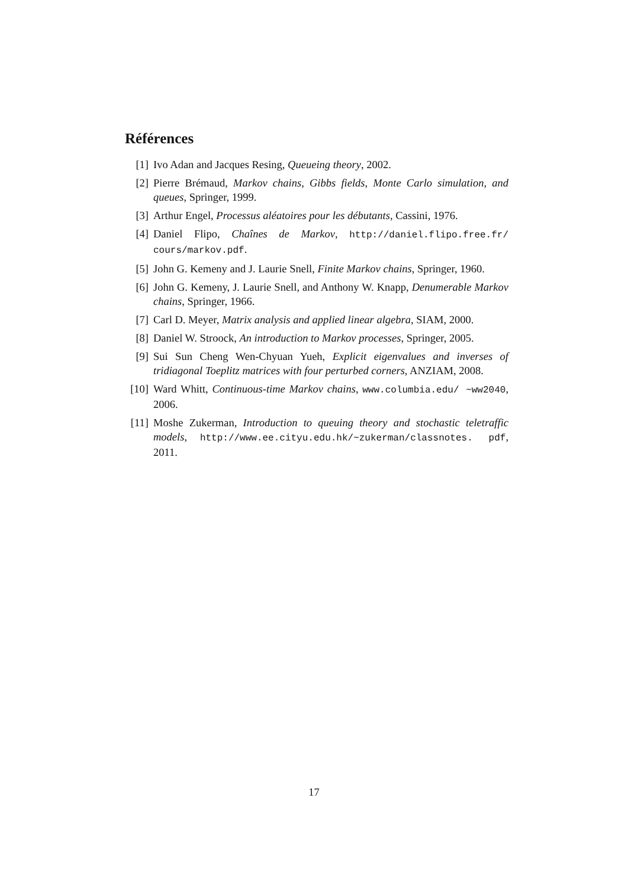Références
[1] Ivo Adan and Jacques Resing, Queueing theory, 2002.
[2] Pierre Brémaud, Markov chains, Gibbs fields, Monte Carlo simulation, and queues, Springer, 1999.
[3] Arthur Engel, Processus aléatoires pour les débutants, Cassini, 1976.
[4] Daniel Flipo, Chaînes de Markov, http://daniel.flipo.free.fr/ cours/markov.pdf.
[5] John G. Kemeny and J. Laurie Snell, Finite Markov chains, Springer, 1960.
[6] John G. Kemeny, J. Laurie Snell, and Anthony W. Knapp, Denumerable Markov chains, Springer, 1966.
[7] Carl D. Meyer, Matrix analysis and applied linear algebra, SIAM, 2000.
[8] Daniel W. Stroock, An introduction to Markov processes, Springer, 2005.
[9] Sui Sun Cheng Wen-Chyuan Yueh, Explicit eigenvalues and inverses of tridiagonal Toeplitz matrices with four perturbed corners, ANZIAM, 2008.
[10] Ward Whitt, Continuous-time Markov chains, www.columbia.edu/ ~ww2040, 2006.
[11] Moshe Zukerman, Introduction to queuing theory and stochastic teletraffic models, http://www.ee.cityu.edu.hk/~zukerman/classnotes. pdf, 2011.
17